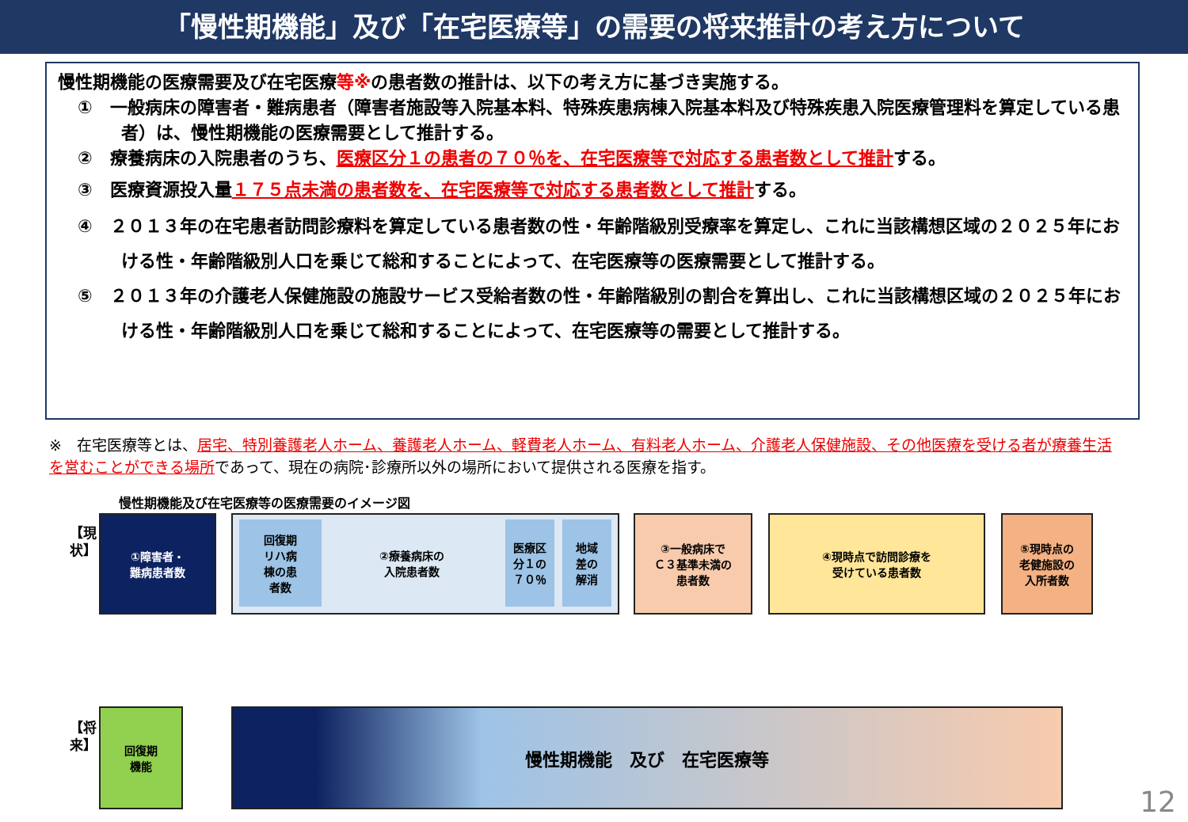「慢性期機能」及び「在宅医療等」の需要の将来推計の考え方について
慢性期機能の医療需要及び在宅医療等※の患者数の推計は、以下の考え方に基づき実施する。
①　一般病床の障害者・難病患者（障害者施設等入院基本料、特殊疾患病棟入院基本料及び特殊疾患入院医療管理料を算定している患者）は、慢性期機能の医療需要として推計する。
②　療養病床の入院患者のうち、医療区分１の患者の７０％を、在宅医療等で対応する患者数として推計する。
③　医療資源投入量１７５点未満の患者数を、在宅医療等で対応する患者数として推計する。
④　２０１３年の在宅患者訪問診療料を算定している患者数の性・年齢階級別受療率を算定し、これに当該構想区域の２０２５年における性・年齢階級別人口を乗じて総和することによって、在宅医療等の医療需要として推計する。
⑤　２０１３年の介護老人保健施設の施設サービス受給者数の性・年齢階級別の割合を算出し、これに当該構想区域の２０２５年における性・年齢階級別人口を乗じて総和することによって、在宅医療等の需要として推計する。
※　在宅医療等とは、居宅、特別養護老人ホーム、養護老人ホーム、軽費老人ホーム、有料老人ホーム、介護老人保健施設、その他医療を受ける者が療養生活を営むことができる場所であって、現在の病院･診療所以外の場所において提供される医療を指す。
慢性期機能及び在宅医療等の医療需要のイメージ図
【現　状】
【将　来】
①障害者・
難病患者数
回復期
リハ病
棟の患
者数
②療養病床の
入院患者数
医療区
分１の
７０％
地域
差の
解消
③一般病床で
Ｃ３基準未満の
患者数
④現時点で訪問診療を
受けている患者数
⑤現時点の
老健施設の
入所者数
回復期
機能
慢性期機能　及び　在宅医療等
12